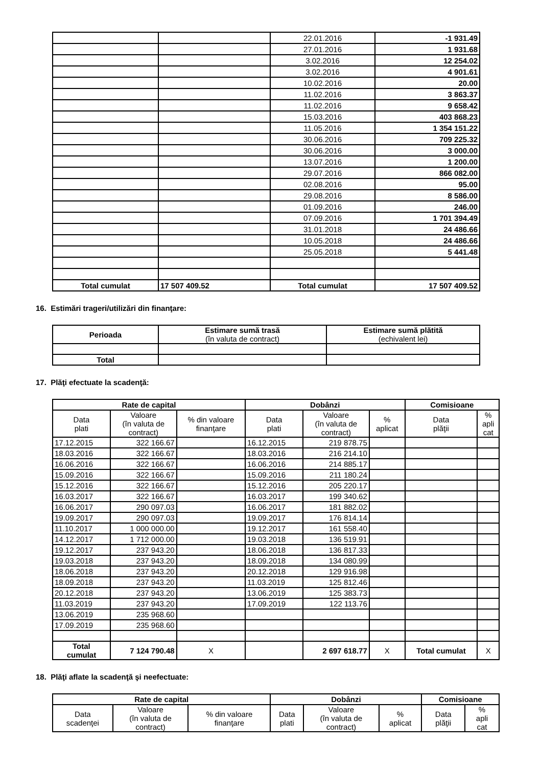| | | 22.01.2016 | -1 931.49 |
| | | 27.01.2016 | 1 931.68 |
| | | 3.02.2016 | 12 254.02 |
| | | 3.02.2016 | 4 901.61 |
| | | 10.02.2016 | 20.00 |
| | | 11.02.2016 | 3 863.37 |
| | | 11.02.2016 | 9 658.42 |
| | | 15.03.2016 | 403 868.23 |
| | | 11.05.2016 | 1 354 151.22 |
| | | 30.06.2016 | 709 225.32 |
| | | 30.06.2016 | 3 000.00 |
| | | 13.07.2016 | 1 200.00 |
| | | 29.07.2016 | 866 082.00 |
| | | 02.08.2016 | 95.00 |
| | | 29.08.2016 | 8 586.00 |
| | | 01.09.2016 | 246.00 |
| | | 07.09.2016 | 1 701 394.49 |
| | | 31.01.2018 | 24 486.66 |
| | | 10.05.2018 | 24 486.66 |
| | | 25.05.2018 | 5 441.48 |
| Total cumulat | 17 507 409.52 | Total cumulat | 17 507 409.52 |
16. Estimări trageri/utilizări din finanţare:
| Perioada | Estimare sumă trasă (în valuta de contract) | Estimare sumă plătită (echivalent lei) |
| --- | --- | --- |
| Total | | |
17. Plăţi efectuate la scadenţă:
| Rate de capital | | | Dobânzi | | | Comisioane | |
| --- | --- | --- | --- | --- | --- | --- | --- |
| Data plati | Valoare (în valuta de contract) | % din valoare finanţare | Data plati | Valoare (în valuta de contract) | % aplicat | Data plăţii | % apli cat |
| 17.12.2015 | 322 166.67 | | 16.12.2015 | 219 878.75 | | | |
| 18.03.2016 | 322 166.67 | | 18.03.2016 | 216 214.10 | | | |
| 16.06.2016 | 322 166.67 | | 16.06.2016 | 214 885.17 | | | |
| 15.09.2016 | 322 166.67 | | 15.09.2016 | 211 180.24 | | | |
| 15.12.2016 | 322 166.67 | | 15.12.2016 | 205 220.17 | | | |
| 16.03.2017 | 322 166.67 | | 16.03.2017 | 199 340.62 | | | |
| 16.06.2017 | 290 097.03 | | 16.06.2017 | 181 882.02 | | | |
| 19.09.2017 | 290 097.03 | | 19.09.2017 | 176 814.14 | | | |
| 11.10.2017 | 1 000 000.00 | | 19.12.2017 | 161 558.40 | | | |
| 14.12.2017 | 1 712 000.00 | | 19.03.2018 | 136 519.91 | | | |
| 19.12.2017 | 237 943.20 | | 18.06.2018 | 136 817.33 | | | |
| 19.03.2018 | 237 943.20 | | 18.09.2018 | 134 080.99 | | | |
| 18.06.2018 | 237 943.20 | | 20.12.2018 | 129 916.98 | | | |
| 18.09.2018 | 237 943.20 | | 11.03.2019 | 125 812.46 | | | |
| 20.12.2018 | 237 943.20 | | 13.06.2019 | 125 383.73 | | | |
| 11.03.2019 | 237 943.20 | | 17.09.2019 | 122 113.76 | | | |
| 13.06.2019 | 235 968.60 | | | | | | |
| 17.09.2019 | 235 968.60 | | | | | | |
| Total cumulat | 7 124 790.48 | X | | 2 697 618.77 | X | Total cumulat | X |
18. Plăţi aflate la scadenţă şi neefectuate:
| Rate de capital | | | Dobânzi | | | Comisioane | |
| --- | --- | --- | --- | --- | --- | --- | --- |
| Data scadenţei | Valoare (în valuta de contract) | % din valoare finanţare | Data plati | Valoare (în valuta de contract) | % aplicat | Data plăţii | % apli cat |